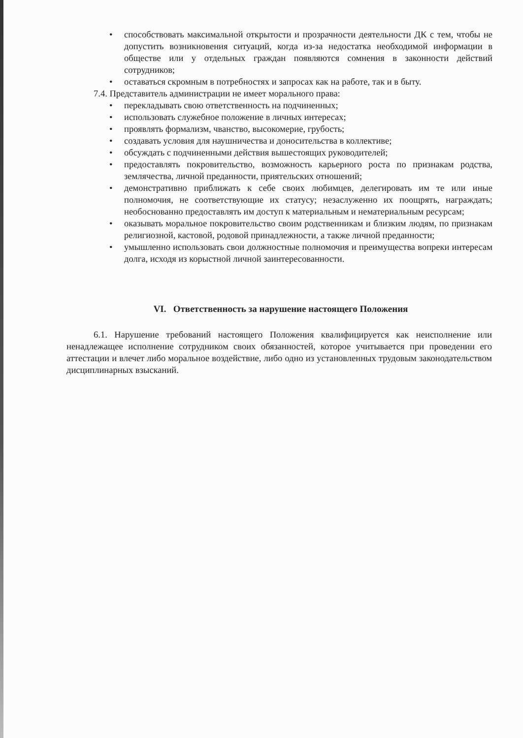• способствовать максимальной открытости и прозрачности деятельности ДК с тем, чтобы не допустить возникновения ситуаций, когда из-за недостатка необходимой информации в обществе или у отдельных граждан появляются сомнения в законности действий сотрудников;
• оставаться скромным в потребностях и запросах как на работе, так и в быту.
7.4. Представитель администрации не имеет морального права:
• перекладывать свою ответственность на подчиненных;
• использовать служебное положение в личных интересах;
• проявлять формализм, чванство, высокомерие, грубость;
• создавать условия для наушничества и доносительства в коллективе;
• обсуждать с подчиненными действия вышестоящих руководителей;
• предоставлять покровительство, возможность карьерного роста по признакам родства, землячества, личной преданности, приятельских отношений;
• демонстративно приближать к себе своих любимцев, делегировать им те или иные полномочия, не соответствующие их статусу; незаслуженно их поощрять, награждать; необоснованно предоставлять им доступ к материальным и нематериальным ресурсам;
• оказывать моральное покровительство своим родственникам и близким людям, по признакам религиозной, кастовой, родовой принадлежности, а также личной преданности;
• умышленно использовать свои должностные полномочия и преимущества вопреки интересам долга, исходя из корыстной личной заинтересованности.
VI. Ответственность за нарушение настоящего Положения
6.1. Нарушение требований настоящего Положения квалифицируется как неисполнение или ненадлежащее исполнение сотрудником своих обязанностей, которое учитывается при проведении его аттестации и влечет либо моральное воздействие, либо одно из установленных трудовым законодательством дисциплинарных взысканий.